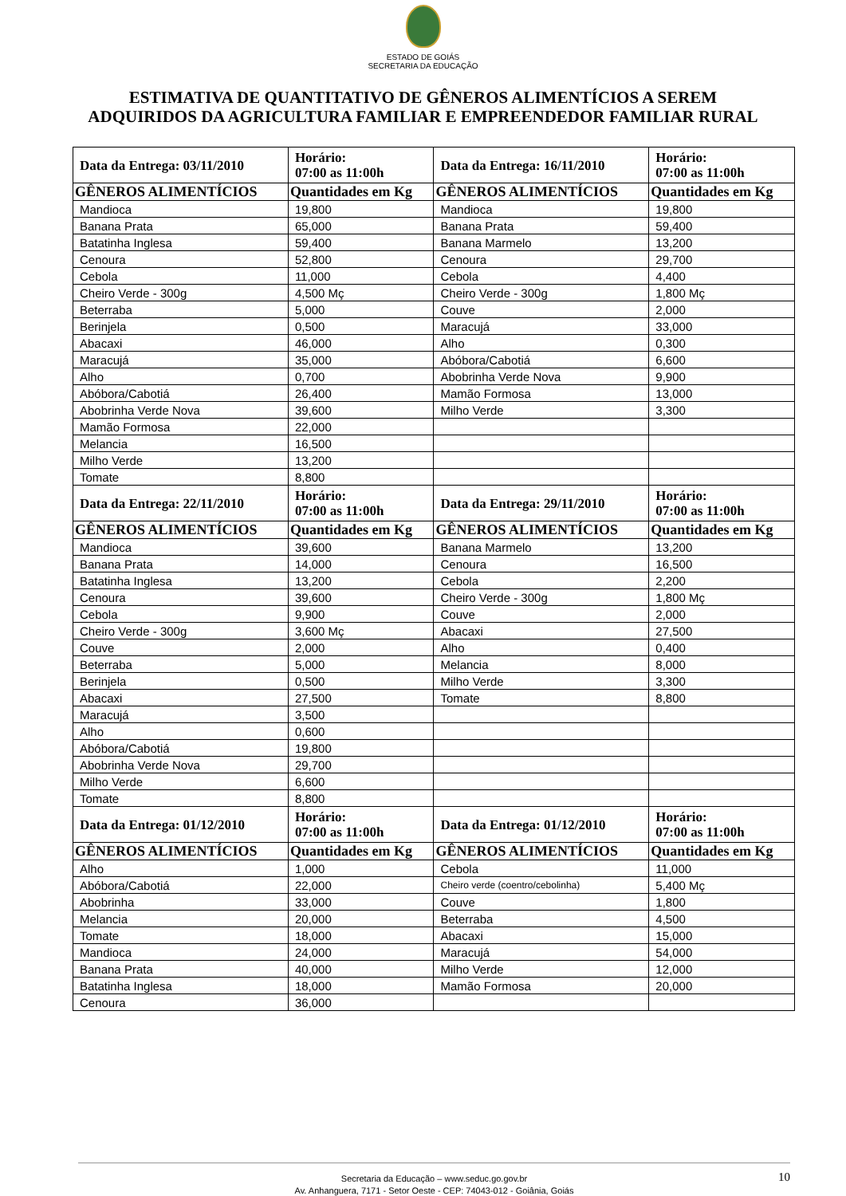ESTADO DE GOIÁS
SECRETARIA DA EDUCAÇÃO
ESTIMATIVA DE QUANTITATIVO DE GÊNEROS ALIMENTÍCIOS A SEREM
ADQUIRIDOS DA AGRICULTURA FAMILIAR E EMPREENDEDOR FAMILIAR RURAL
| Data da Entrega: 03/11/2010 | Horário: 07:00 as 11:00h | Data da Entrega: 16/11/2010 | Horário: 07:00 as 11:00h |
| GÊNEROS ALIMENTÍCIOS | Quantidades em Kg | GÊNEROS ALIMENTÍCIOS | Quantidades em Kg |
| Mandioca | 19,800 | Mandioca | 19,800 |
| Banana Prata | 65,000 | Banana Prata | 59,400 |
| Batatinha Inglesa | 59,400 | Banana Marmelo | 13,200 |
| Cenoura | 52,800 | Cenoura | 29,700 |
| Cebola | 11,000 | Cebola | 4,400 |
| Cheiro Verde - 300g | 4,500 Mç | Cheiro Verde - 300g | 1,800 Mç |
| Beterraba | 5,000 | Couve | 2,000 |
| Berinjela | 0,500 | Maracujá | 33,000 |
| Abacaxi | 46,000 | Alho | 0,300 |
| Maracujá | 35,000 | Abóbora/Cabotiá | 6,600 |
| Alho | 0,700 | Abobrinha Verde Nova | 9,900 |
| Abóbora/Cabotiá | 26,400 | Mamão Formosa | 13,000 |
| Abobrinha Verde Nova | 39,600 | Milho Verde | 3,300 |
| Mamão Formosa | 22,000 | | |
| Melancia | 16,500 | | |
| Milho Verde | 13,200 | | |
| Tomate | 8,800 | | |
| Data da Entrega: 22/11/2010 | Horário: 07:00 as 11:00h | Data da Entrega: 29/11/2010 | Horário: 07:00 as 11:00h |
| GÊNEROS ALIMENTÍCIOS | Quantidades em Kg | GÊNEROS ALIMENTÍCIOS | Quantidades em Kg |
| Mandioca | 39,600 | Banana Marmelo | 13,200 |
| Banana Prata | 14,000 | Cenoura | 16,500 |
| Batatinha Inglesa | 13,200 | Cebola | 2,200 |
| Cenoura | 39,600 | Cheiro Verde - 300g | 1,800 Mç |
| Cebola | 9,900 | Couve | 2,000 |
| Cheiro Verde - 300g | 3,600 Mç | Abacaxi | 27,500 |
| Couve | 2,000 | Alho | 0,400 |
| Beterraba | 5,000 | Melancia | 8,000 |
| Berinjela | 0,500 | Milho Verde | 3,300 |
| Abacaxi | 27,500 | Tomate | 8,800 |
| Maracujá | 3,500 | | |
| Alho | 0,600 | | |
| Abóbora/Cabotiá | 19,800 | | |
| Abobrinha Verde Nova | 29,700 | | |
| Milho Verde | 6,600 | | |
| Tomate | 8,800 | | |
| Data da Entrega: 01/12/2010 | Horário: 07:00 as 11:00h | Data da Entrega: 01/12/2010 | Horário: 07:00 as 11:00h |
| GÊNEROS ALIMENTÍCIOS | Quantidades em Kg | GÊNEROS ALIMENTÍCIOS | Quantidades em Kg |
| Alho | 1,000 | Cebola | 11,000 |
| Abóbora/Cabotiá | 22,000 | Cheiro verde (coentro/cebolinha) | 5,400 Mç |
| Abobrinha | 33,000 | Couve | 1,800 |
| Melancia | 20,000 | Beterraba | 4,500 |
| Tomate | 18,000 | Abacaxi | 15,000 |
| Mandioca | 24,000 | Maracujá | 54,000 |
| Banana Prata | 40,000 | Milho Verde | 12,000 |
| Batatinha Inglesa | 18,000 | Mamão Formosa | 20,000 |
| Cenoura | 36,000 | | |
Secretaria da Educação – www.seduc.go.gov.br
Av. Anhanguera, 7171 - Setor Oeste - CEP: 74043-012 - Goiânia, Goiás
10